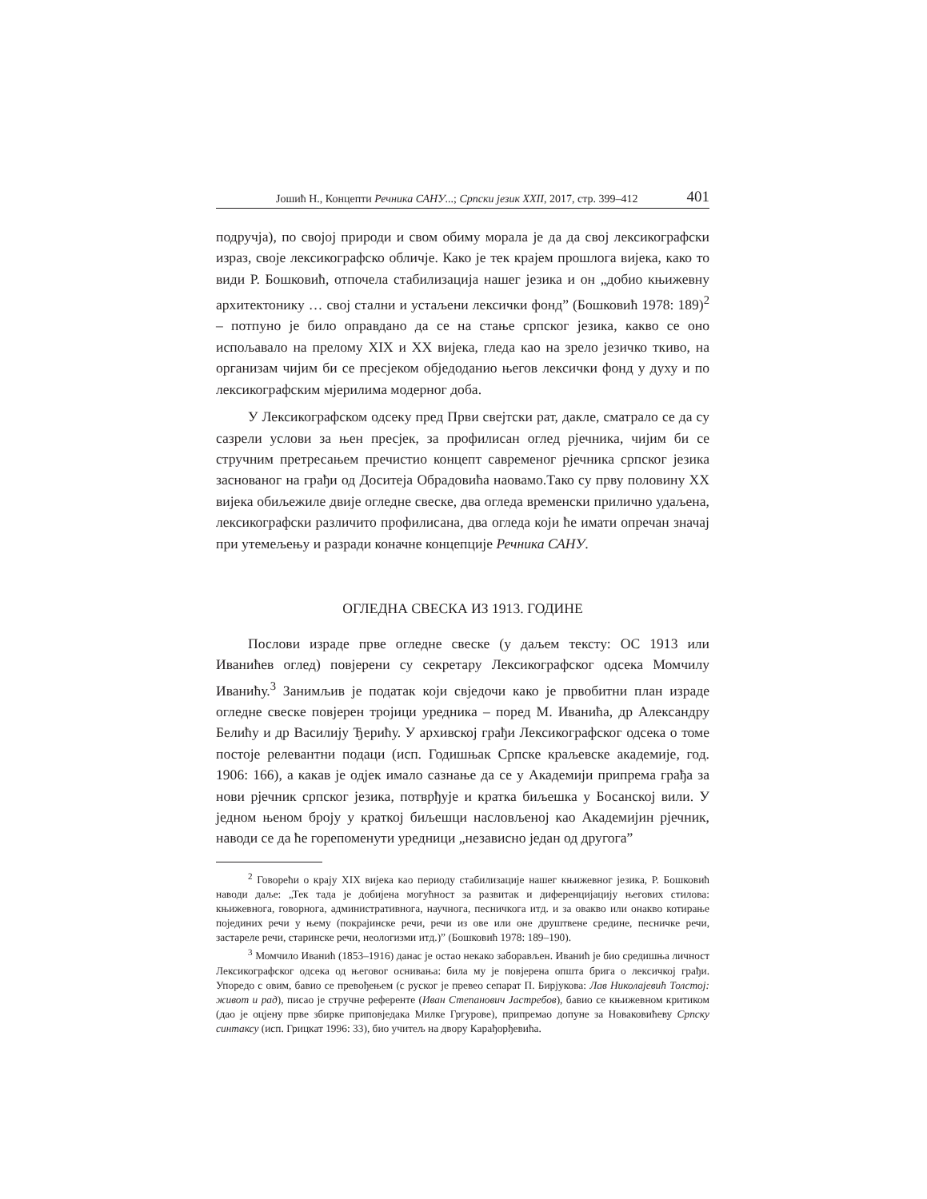Јошић Н., Концепти Речника САНУ...; Српски језик XXII, 2017, стр. 399–412 401
подручја), по својој природи и свом обиму морала је да да свој лексикографски израз, своје лексикографско обличје. Како је тек крајем прошлога вијека, како то види Р. Бошковић, отпочела стабилизација нашег језика и он „добио књижевну архитектонику … свој стални и устаљени лексички фонд” (Бошковић 1978: 189)<sup>2</sup> – потпуно је било оправдано да се на стање српског језика, какво се оно испољавало на прелому XIX и XX вијека, гледа као на зрело језичко ткиво, на организам чијим би се пресјеком обједоданио његов лексички фонд у духу и по лексикографским мјерилима модерног доба.
У Лексикографском одсеку пред Први свејтски рат, дакле, сматрало се да су сазрели услови за њен пресјек, за профилисан оглед рјечника, чијим би се стручним претресањем пречистио концепт савременог рјечника српског језика заснованог на грађи од Доситеја Обрадовића наовамо.Тако су прву половину XX вијека обиљежиле двије огледне свеске, два огледа временски прилично удаљена, лексикографски различито профилисана, два огледа који ће имати опречан значај при утемељењу и разради коначне концепције Речника САНУ.
ОГЛЕДНА СВЕСКА ИЗ 1913. ГОДИНЕ
Послови израде прве огледне свеске (у даљем тексту: ОС 1913 или Иванићев оглед) повјерени су секретару Лексикографског одсека Момчилу Иванићу.<sup>3</sup> Занимљив је податак који свједочи како је првобитни план израде огледне свеске повјерен тројици уредника – поред М. Иванића, др Александру Белићу и др Василију Ђерићу. У архивској грађи Лексикографског одсека о томе постоје релевантни подаци (исп. Годишњак Српске краљевске академије, год. 1906: 166), а какав је одјек имало сазнање да се у Академији припрема грађа за нови рјечник српског језика, потврђује и кратка биљешка у Босанској вили. У једном њеном броју у краткој биљешци насловљеној као Академијин рјечник, наводи се да ће горепоменути уредници „независно један од другога”
<sup>2</sup> Говорећи о крају XIX вијека као периоду стабилизације нашег књижевног језика, Р. Бошковић наводи даље: „Тек тада је добијена могућност за развитак и диференцијацију његових стилова: књижевнога, говорнога, административнога, научнога, песничкога итд. и за овакво или онакво котирање појединих речи у њему (покрајинске речи, речи из ове или оне друштвене средине, песничке речи, застареле речи, старинске речи, неологизми итд.)” (Бошковић 1978: 189–190).
<sup>3</sup> Момчило Иванић (1853–1916) данас је остао некако заборављен. Иванић је био средишња личност Лексикографског одсека од његовог оснивања: била му је повјерена општа брига о лексичкој грађи. Упоредо с овим, бавио се превођењем (с руског је превео сепарат П. Бирјукова: Лав Николајевић Толстој: живот и рад), писао је стручне референте (Иван Степанович Јастребов), бавио се књижевном критиком (дао је оцјену прве збирке приповједака Милке Гргурове), припремао допуне за Новаковићеву Српску синтаксу (исп. Грицкат 1996: 33), био учитељ на двору Карађорђевића.